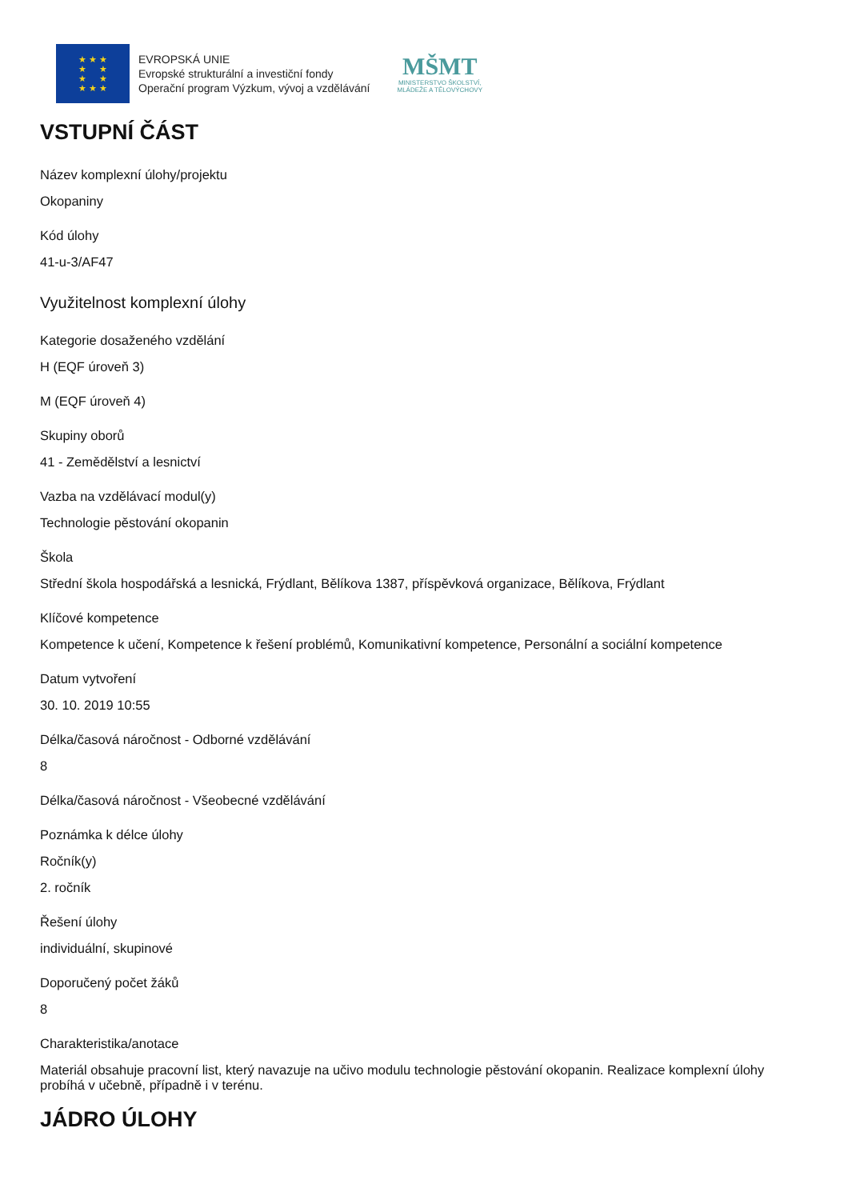★ ★ ★
★ ★
★ ★
★ ★ ★
EVROPSKÁ UNIE
Evropské strukturální a investiční fondy
Operační program Výzkum, vývoj a vzdělávání
MŠMT
MINISTERSTVO ŠKOLSTVÍ,
MLÁDEŽE A TĚLOVÝCHOVY
VSTUPNÍ ČÁST
Název komplexní úlohy/projektu
Okopaniny
Kód úlohy
41-u-3/AF47
Využitelnost komplexní úlohy
Kategorie dosaženého vzdělání
H (EQF úroveň 3)
M (EQF úroveň 4)
Skupiny oborů
41 - Zemědělství a lesnictví
Vazba na vzdělávací modul(y)
Technologie pěstování okopanin
Škola
Střední škola hospodářská a lesnická, Frýdlant, Bělíkova 1387, příspěvková organizace, Bělíkova, Frýdlant
Klíčové kompetence
Kompetence k učení, Kompetence k řešení problémů, Komunikativní kompetence, Personální a sociální kompetence
Datum vytvoření
30. 10. 2019 10:55
Délka/časová náročnost - Odborné vzdělávání
8
Délka/časová náročnost - Všeobecné vzdělávání
Poznámka k délce úlohy
Ročník(y)
2. ročník
Řešení úlohy
individuální, skupinové
Doporučený počet žáků
8
Charakteristika/anotace
Materiál obsahuje pracovní list, který navazuje na učivo modulu technologie pěstování okopanin. Realizace komplexní úlohy probíhá v učebně, případně i v terénu.
JÁDRO ÚLOHY